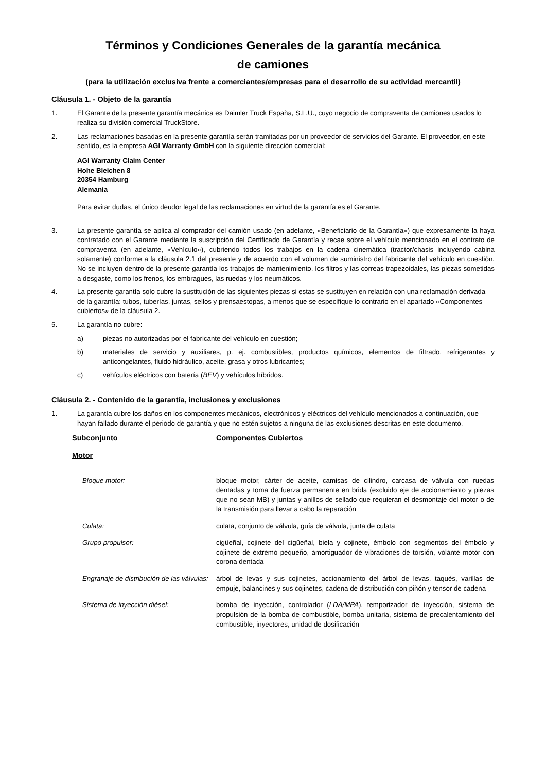Términos y Condiciones Generales de la garantía mecánica
de camiones
(para la utilización exclusiva frente a comerciantes/empresas para el desarrollo de su actividad mercantil)
Cláusula 1. - Objeto de la garantía
1. El Garante de la presente garantía mecánica es Daimler Truck España, S.L.U., cuyo negocio de compraventa de camiones usados lo realiza su división comercial TruckStore.
2. Las reclamaciones basadas en la presente garantía serán tramitadas por un proveedor de servicios del Garante. El proveedor, en este sentido, es la empresa AGI Warranty GmbH con la siguiente dirección comercial:
AGI Warranty Claim Center
Hohe Bleichen 8
20354 Hamburg
Alemania
Para evitar dudas, el único deudor legal de las reclamaciones en virtud de la garantía es el Garante.
3. La presente garantía se aplica al comprador del camión usado (en adelante, «Beneficiario de la Garantía») que expresamente la haya contratado con el Garante mediante la suscripción del Certificado de Garantía y recae sobre el vehículo mencionado en el contrato de compraventa (en adelante, «Vehículo»), cubriendo todos los trabajos en la cadena cinemática (tractor/chasis incluyendo cabina solamente) conforme a la cláusula 2.1 del presente y de acuerdo con el volumen de suministro del fabricante del vehículo en cuestión. No se incluyen dentro de la presente garantía los trabajos de mantenimiento, los filtros y las correas trapezoidales, las piezas sometidas a desgaste, como los frenos, los embragues, las ruedas y los neumáticos.
4. La presente garantía solo cubre la sustitución de las siguientes piezas si estas se sustituyen en relación con una reclamación derivada de la garantía: tubos, tuberías, juntas, sellos y prensaestopas, a menos que se especifique lo contrario en el apartado «Componentes cubiertos» de la cláusula 2.
5. La garantía no cubre:
a) piezas no autorizadas por el fabricante del vehículo en cuestión;
b) materiales de servicio y auxiliares, p. ej. combustibles, productos químicos, elementos de filtrado, refrigerantes y anticongelantes, fluido hidráulico, aceite, grasa y otros lubricantes;
c) vehículos eléctricos con batería (BEV) y vehículos híbridos.
Cláusula 2. - Contenido de la garantía, inclusiones y exclusiones
1. La garantía cubre los daños en los componentes mecánicos, electrónicos y eléctricos del vehículo mencionados a continuación, que hayan fallado durante el periodo de garantía y que no estén sujetos a ninguna de las exclusiones descritas en este documento.
| Subconjunto | Componentes Cubiertos |
| --- | --- |
| Motor | |
| Bloque motor: | bloque motor, cárter de aceite, camisas de cilindro, carcasa de válvula con ruedas dentadas y toma de fuerza permanente en brida (excluido eje de accionamiento y piezas que no sean MB) y juntas y anillos de sellado que requieran el desmontaje del motor o de la transmisión para llevar a cabo la reparación |
| Culata: | culata, conjunto de válvula, guía de válvula, junta de culata |
| Grupo propulsor: | cigüeñal, cojinete del cigüeñal, biela y cojinete, émbolo con segmentos del émbolo y cojinete de extremo pequeño, amortiguador de vibraciones de torsión, volante motor con corona dentada |
| Engranaje de distribución de las válvulas: | árbol de levas y sus cojinetes, accionamiento del árbol de levas, taqués, varillas de empuje, balancines y sus cojinetes, cadena de distribución con piñón y tensor de cadena |
| Sistema de inyección diésel: | bomba de inyección, controlador ( LDA/MPA ), temporizador de inyección, sistema de propulsión de la bomba de combustible, bomba unitaria, sistema de precalentamiento del combustible, inyectores, unidad de dosificación |